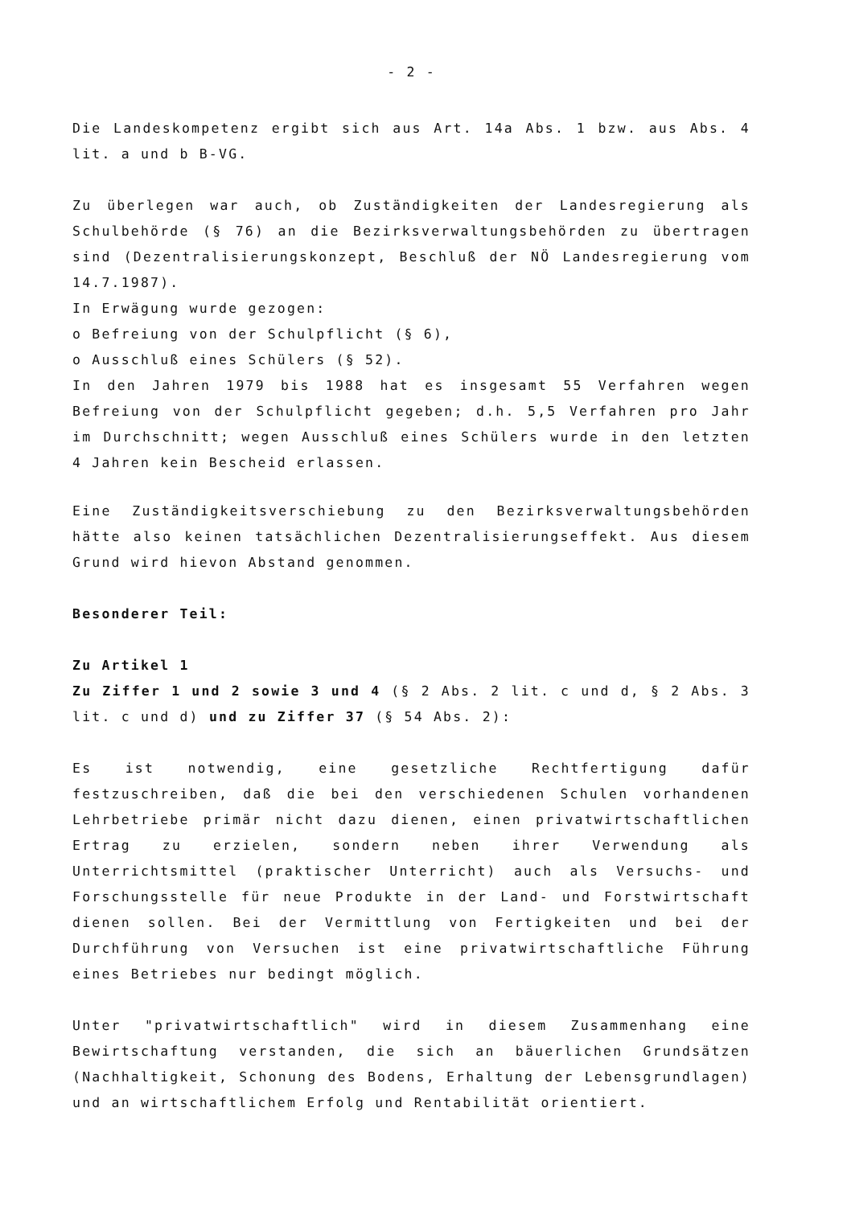- 2 -
Die Landeskompetenz ergibt sich aus Art. 14a Abs. 1 bzw. aus Abs. 4 lit. a und b B-VG.
Zu überlegen war auch, ob Zuständigkeiten der Landesregierung als Schulbehörde (§ 76) an die Bezirksverwaltungsbehörden zu übertragen sind (Dezentralisierungskonzept, Beschluß der NÖ Landesregierung vom 14.7.1987).
In Erwägung wurde gezogen:
o Befreiung von der Schulpflicht (§ 6),
o Ausschluß eines Schülers (§ 52).
In den Jahren 1979 bis 1988 hat es insgesamt 55 Verfahren wegen Befreiung von der Schulpflicht gegeben; d.h. 5,5 Verfahren pro Jahr im Durchschnitt; wegen Ausschluß eines Schülers wurde in den letzten 4 Jahren kein Bescheid erlassen.
Eine Zuständigkeitsverschiebung zu den Bezirksverwaltungsbehörden hätte also keinen tatsächlichen Dezentralisierungseffekt. Aus diesem Grund wird hievon Abstand genommen.
Besonderer Teil:
Zu Artikel 1
Zu Ziffer 1 und 2 sowie 3 und 4 (§ 2 Abs. 2 lit. c und d, § 2 Abs. 3 lit. c und d) und zu Ziffer 37 (§ 54 Abs. 2):
Es ist notwendig, eine gesetzliche Rechtfertigung dafür festzuschreiben, daß die bei den verschiedenen Schulen vorhandenen Lehrbetriebe primär nicht dazu dienen, einen privatwirtschaftlichen Ertrag zu erzielen, sondern neben ihrer Verwendung als Unterrichtsmittel (praktischer Unterricht) auch als Versuchs- und Forschungsstelle für neue Produkte in der Land- und Forstwirtschaft dienen sollen. Bei der Vermittlung von Fertigkeiten und bei der Durchführung von Versuchen ist eine privatwirtschaftliche Führung eines Betriebes nur bedingt möglich.
Unter "privatwirtschaftlich" wird in diesem Zusammenhang eine Bewirtschaftung verstanden, die sich an bäuerlichen Grundsätzen (Nachhaltigkeit, Schonung des Bodens, Erhaltung der Lebensgrundlagen) und an wirtschaftlichem Erfolg und Rentabilität orientiert.